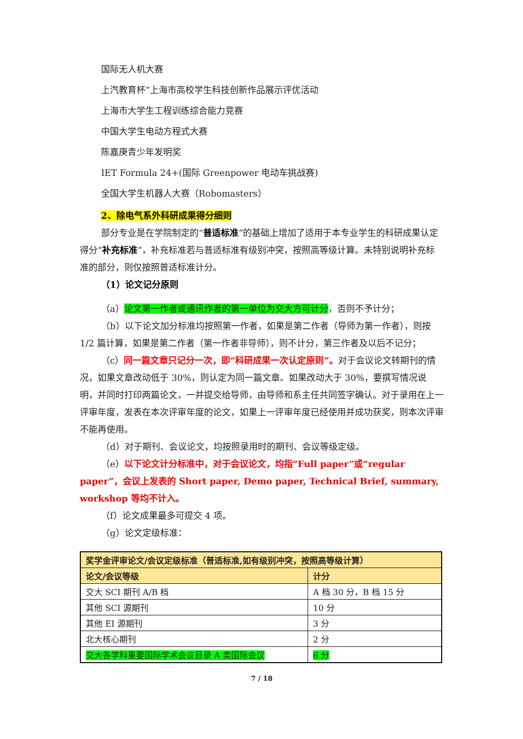国际无人机大赛
上汽教育杯”上海市高校学生科技创新作品展示评优活动
上海市大学生工程训练综合能力竞赛
中国大学生电动方程式大赛
陈嘉庚青少年发明奖
IET Formula 24+(国际 Greenpower 电动车挑战赛)
全国大学生机器人大赛（Robomasters）
2、除电气系外科研成果得分细则
部分专业是在学院制定的“普适标准”的基础上增加了适用于本专业学生的科研成果认定得分“补充标准”，补充标准若与普适标准有级别冲突，按照高等级计算。未特别说明补充标准的部分，则仅按照普适标准计分。
（1）论文记分原则
（a）论文第一作者或通讯作者的第一单位为交大方可计分，否则不予计分；
（b）以下论文加分标准均按照第一作者，如果是第二作者（导师为第一作者），则按 1/2 篇计算，如果是第二作者（第一作者非导师），则不计分，第三作者及以后不记分；
（c）同一篇文章只记分一次，即“科研成果一次认定原则”。对于会议论文转期刊的情况，如果文章改动低于 30%，则认定为同一篇文章。如果改动大于 30%，要撰写情况说明，并同时打印两篇论文，一并提交给导师，由导师和系主任共同签字确认。对于录用在上一评审年度，发表在本次评审年度的论文，如果上一评审年度已经使用并成功获奖，则本次评审不能再使用。
（d）对于期刊、会议论文，均按照录用时的期刊、会议等级定级。
（e）以下论文计分标准中，对于会议论文，均指“Full paper”或“regular paper”，会议上发表的 Short paper, Demo paper, Technical Brief, summary, workshop 等均不计入。
（f）论文成果最多可提交 4 项。
（g）论文定级标准：
| 奖学金评审论文/会议定级标准（普适标准,如有级别冲突，按照高等级计算） | |
| --- | --- |
| 论文/会议等级 | 计分 |
| 交大 SCI 期刊 A/B 档 | A 档 30 分，B 档 15 分 |
| 其他 SCI 源期刊 | 10 分 |
| 其他 EI 源期刊 | 3 分 |
| 北大核心期刊 | 2 分 |
| 交大各学科重要国际学术会议目录 A 类国际会议 | 6 分 |
7 / 18